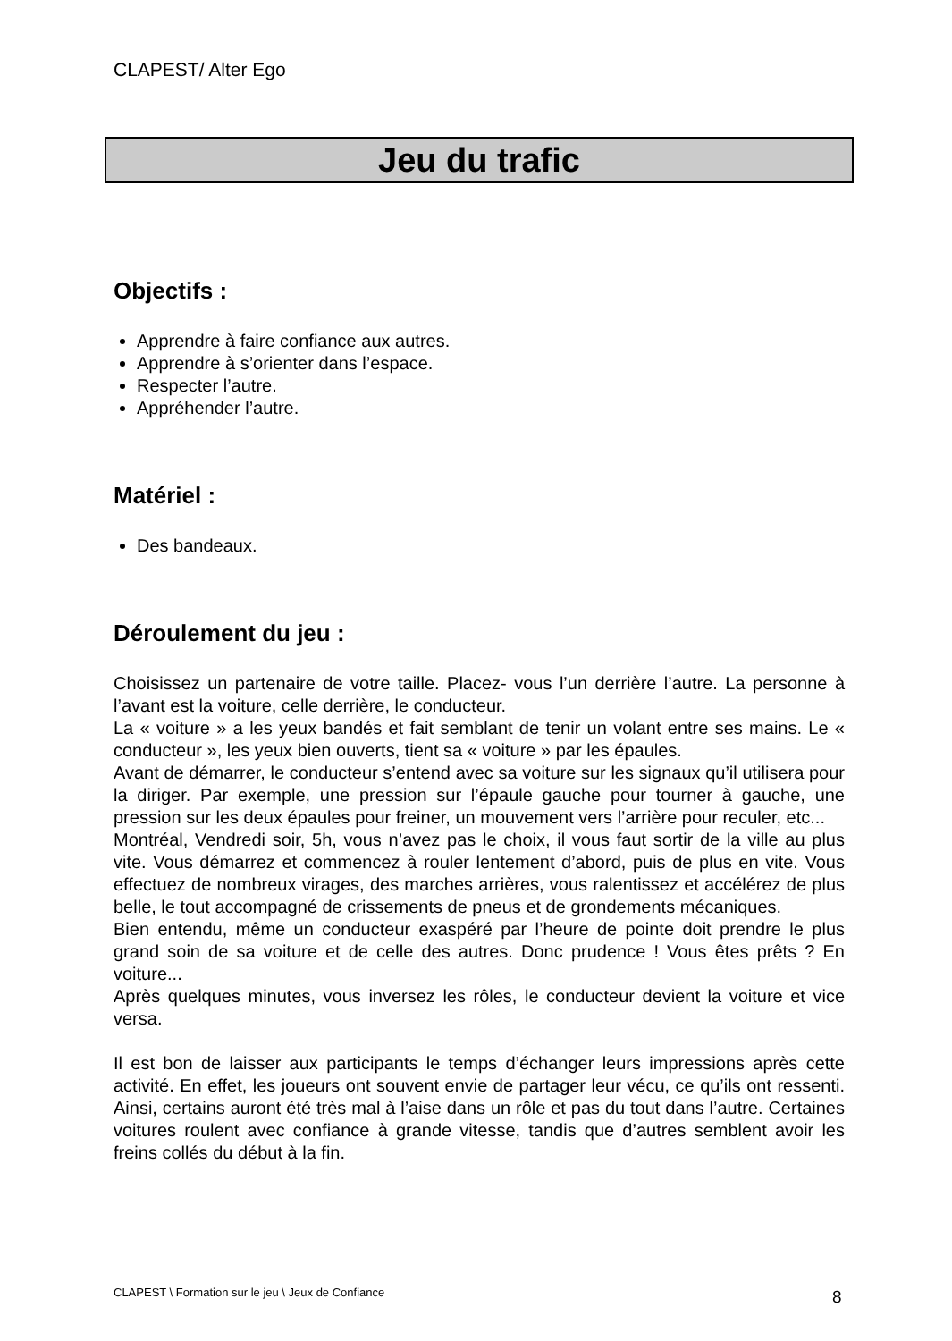CLAPEST/ Alter Ego
Jeu du trafic
Objectifs :
Apprendre à faire confiance aux autres.
Apprendre à s’orienter dans l’espace.
Respecter l’autre.
Appréhender l’autre.
Matériel :
Des bandeaux.
Déroulement du jeu :
Choisissez un partenaire de votre taille. Placez- vous l’un derrière l’autre. La personne à l’avant est la voiture, celle derrière, le conducteur.
La « voiture » a les yeux bandés et fait semblant de tenir un volant entre ses mains. Le « conducteur », les yeux bien ouverts, tient sa « voiture » par les épaules.
Avant de démarrer, le conducteur s’entend avec sa voiture sur les signaux qu’il utilisera pour la diriger. Par exemple, une pression sur l’épaule gauche pour tourner à gauche, une pression sur les deux épaules pour freiner, un mouvement vers l’arrière pour reculer, etc...
Montréal, Vendredi soir, 5h, vous n’avez pas le choix, il vous faut sortir de la ville au plus vite. Vous démarrez et commencez à rouler lentement d’abord, puis de plus en vite. Vous effectuez de nombreux virages, des marches arrières, vous ralentissez et accélérez de plus belle, le tout accompagné de crissements de pneus et de grondements mécaniques.
Bien entendu, même un conducteur exaspéré par l’heure de pointe doit prendre le plus grand soin de sa voiture et de celle des autres. Donc prudence ! Vous êtes prêts ? En voiture...
Après quelques minutes, vous inversez les rôles, le conducteur devient la voiture et vice versa.
Il est bon de laisser aux participants le temps d’échanger leurs impressions après cette activité. En effet, les joueurs ont souvent envie de partager leur vécu, ce qu’ils ont ressenti. Ainsi, certains auront été très mal à l’aise dans un rôle et pas du tout dans l’autre. Certaines voitures roulent avec confiance à grande vitesse, tandis que d’autres semblent avoir les freins collés du début à la fin.
CLAPEST \ Formation sur le jeu \ Jeux de Confiance
8